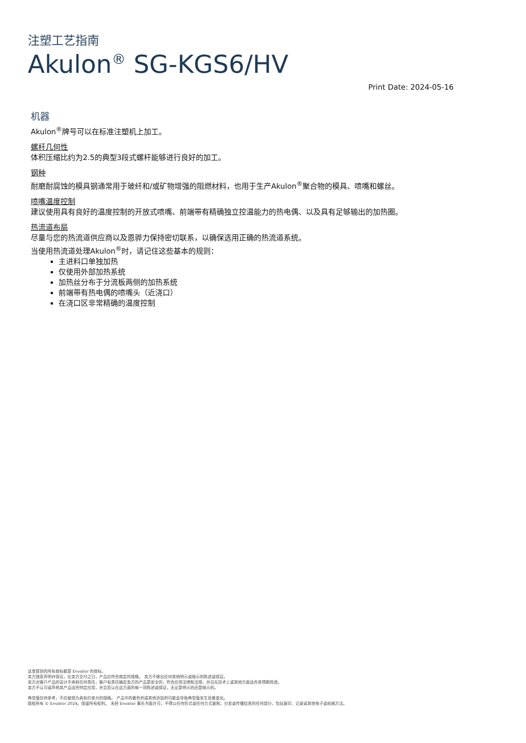注塑工艺指南
Akulon<sup>®</sup> SG-KGS6/HV
Print Date: 2024-05-16
机器
Akulon<sup>®</sup>牌号可以在标准注塑机上加工。
螺杆几何性
体积压缩比约为2.5的典型3段式螺杆能够进行良好的加工。
钢种
耐磨耐腐蚀的模具钢通常用于玻纤和/或矿物增强的阻燃材料，也用于生产Akulon<sup>®</sup>聚合物的模具、喷嘴和螺丝。
喷嘴温度控制
建议使用具有良好的温度控制的开放式喷嘴、前端带有精确独立控温能力的热电偶、以及具有足够输出的加热圈。
热流道布局
尽量与您的热流道供应商以及恩骅力保持密切联系，以确保选用正确的热流道系统。
当使用热流道处理Akulon<sup>®</sup>时，请记住这些基本的规则：
主进料口单独加热
仅使用外部加热系统
加热丝分布于分流板两侧的加热系统
前端带有热电偶的喷嘴头（近浇口）
在浇口区非常精确的温度控制
这里提到的所有商标都是 Envalior 的商标。
卖方独家声明并保证，在卖方交付之日，产品应符合商定的规格。 卖方不做出任何其他明示或暗示的陈述或保证。
卖方对客户产品的设计不承担任何责任，客户有责任确定卖方的产品是安全的，符合应用法律和法规，并且在技术上或其他方面适合其预期用途。
卖方不认可或声称其产品适合特定应用，并且否认在这方面的每一项陈述或保证，无论是明示的还是暗示的。
典型值仅供参考，不应被视为具有约束力的规格。 产品中的着色剂或其他添加剂可能会导致典型值发生显着变化。
版权所有 © Envalior 2024。保留所有权利。 未经 Envalior 事先书面许可，不得以任何形式或任何方式复制、分发或传播信息的任何部分，包括复印、记录或其他电子或机械方法。